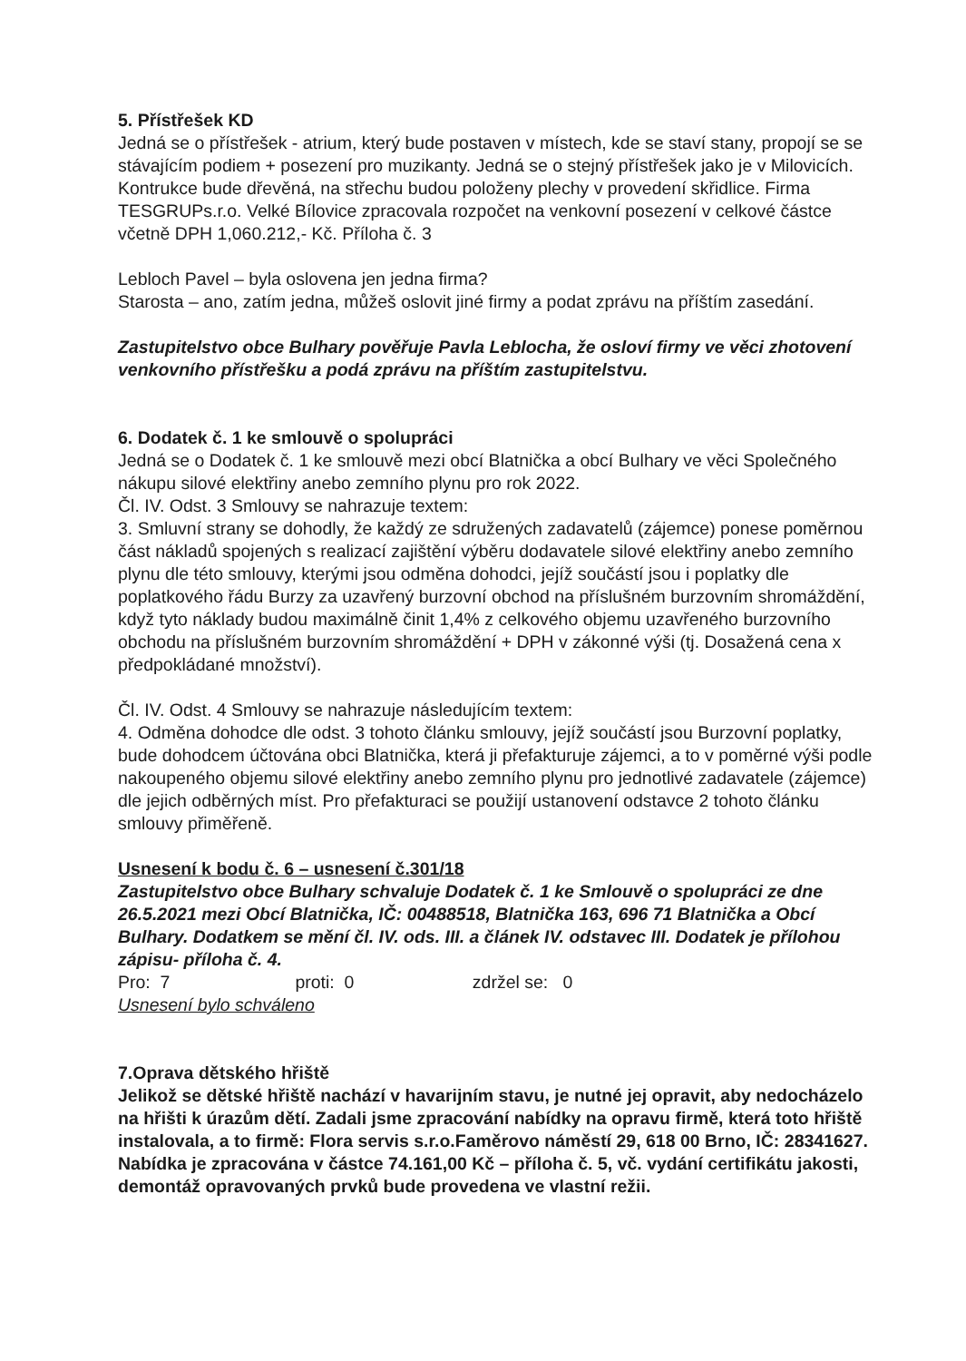5. Přístřešek KD
Jedná se o přístřešek - atrium, který bude postaven v místech, kde se staví stany, propojí se se stávajícím podiem + posezení pro muzikanty. Jedná se o stejný přístřešek jako je v Milovicích. Kontrukce bude dřevěná, na střechu budou položeny plechy v provedení skřidlice. Firma TESGRUPs.r.o. Velké Bílovice zpracovala rozpočet na venkovní posezení v celkové částce včetně DPH 1,060.212,- Kč. Příloha č. 3
Lebloch Pavel – byla oslovena jen jedna firma?
Starosta – ano, zatím jedna, můžeš oslovit jiné firmy a podat zprávu na příštím zasedání.
Zastupitelstvo obce Bulhary pověřuje Pavla Leblocha, že osloví firmy ve věci zhotovení venkovního přístřešku a podá zprávu na příštím zastupitelstvu.
6. Dodatek č. 1 ke smlouvě o spolupráci
Jedná se o Dodatek č. 1 ke smlouvě mezi obcí Blatnička a obcí Bulhary ve věci Společného nákupu silové elektřiny anebo zemního plynu pro rok 2022.
Čl. IV. Odst. 3 Smlouvy se nahrazuje textem:
3. Smluvní strany se dohodly, že každý ze sdružených zadavatelů (zájemce) ponese poměrnou část nákladů spojených s realizací zajištění výběru dodavatele silové elektřiny anebo zemního plynu dle této smlouvy, kterými jsou odměna dohodci, jejíž součástí jsou i poplatky dle poplatkového řádu Burzy za uzavřený burzovní obchod na příslušném burzovním shromáždění, když tyto náklady budou maximálně činit 1,4% z celkového objemu uzavřeného burzovního obchodu na příslušném burzovním shromáždění + DPH v zákonné výši (tj. Dosažená cena x předpokládané množství).
Čl. IV. Odst. 4 Smlouvy se nahrazuje následujícím textem:
4. Odměna dohodce dle odst. 3 tohoto článku smlouvy, jejíž součástí jsou Burzovní poplatky, bude dohodcem účtována obci Blatnička, která ji přefakturuje zájemci, a to v poměrné výši podle nakoupeného objemu silové elektřiny anebo zemního plynu pro jednotlivé zadavatele (zájemce) dle jejich odběrných míst. Pro přefakturaci se použijí ustanovení odstavce 2 tohoto článku smlouvy přiměřeně.
Usnesení k bodu č. 6 – usnesení č.301/18
Zastupitelstvo obce Bulhary schvaluje Dodatek č. 1 ke Smlouvě o spolupráci ze dne 26.5.2021 mezi Obcí Blatnička, IČ: 00488518, Blatnička 163, 696 71 Blatnička a Obcí Bulhary. Dodatkem se mění čl. IV. ods. III. a článek IV. odstavec III. Dodatek je přílohou zápisu- příloha č. 4.
Pro: 7 proti: 0 zdržel se: 0
Usnesení bylo schváleno
7.Oprava dětského hřiště
Jelikož se dětské hřiště nachází v havarijním stavu, je nutné jej opravit, aby nedocházelo na hřišti k úrazům dětí. Zadali jsme zpracování nabídky na opravu firmě, která toto hřiště instalovala, a to firmě: Flora servis s.r.o.Faměrovo náměstí 29, 618 00 Brno, IČ: 28341627. Nabídka je zpracována v částce 74.161,00 Kč – příloha č. 5, vč. vydání certifikátu jakosti, demontáž opravovaných prvků bude provedena ve vlastní režii.